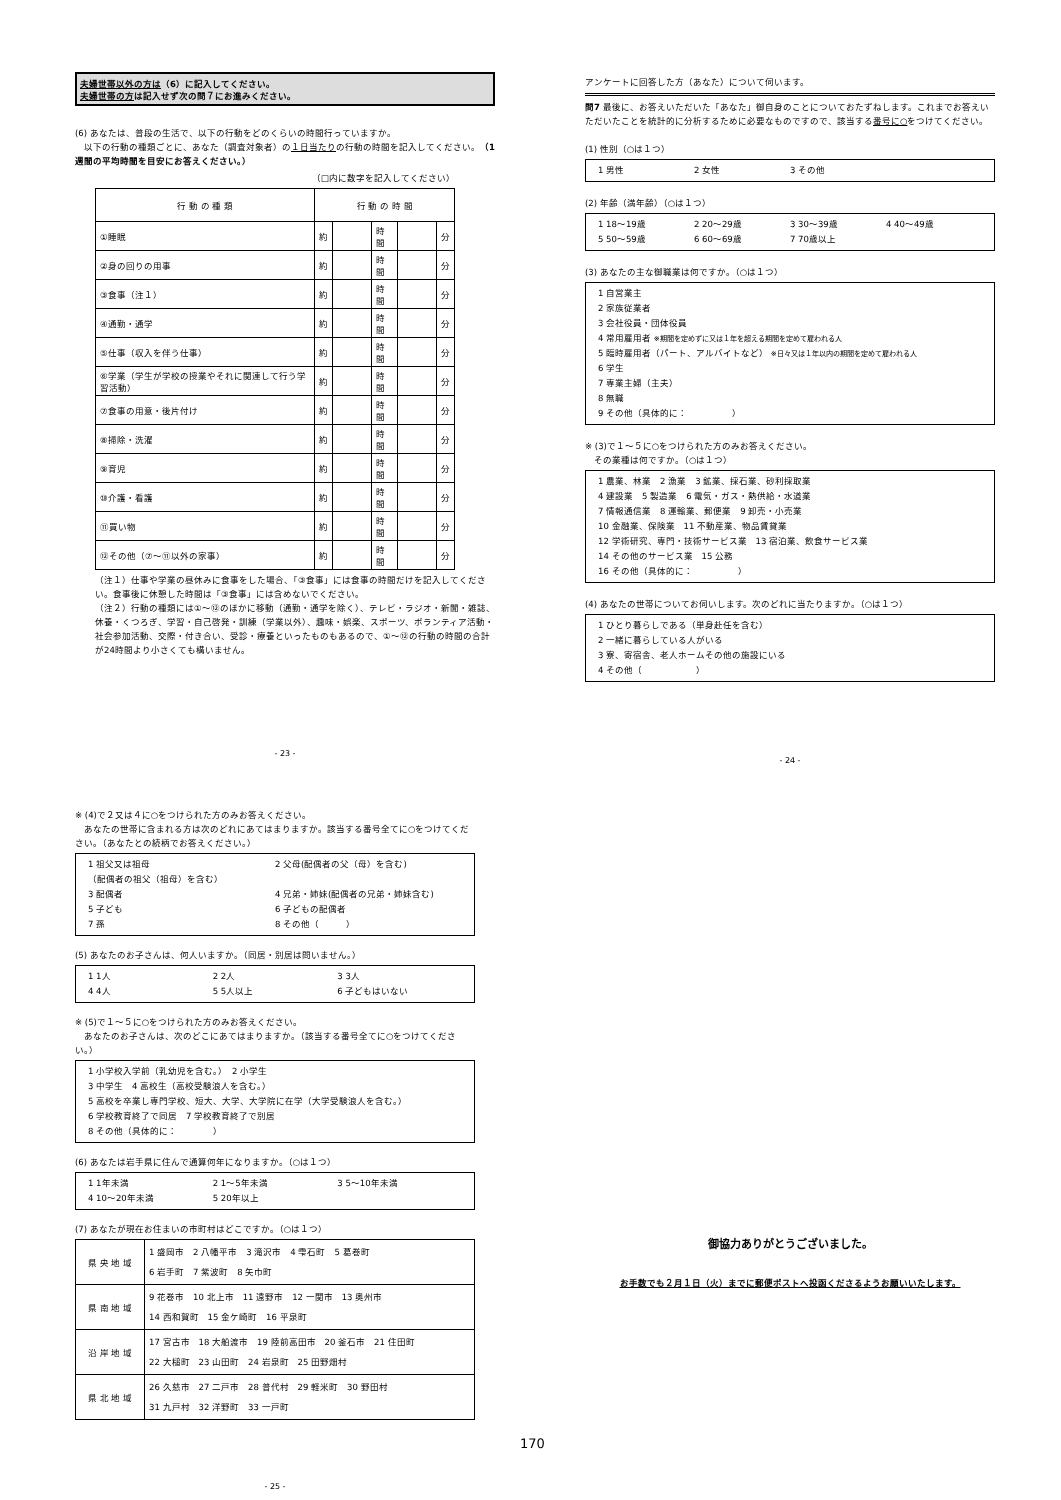夫婦世帯以外の方は（6）に記入してください。
夫婦世帯の方は記入せず次の問７にお進みください。
(6) あなたは、普段の生活で、以下の行動をどのくらいの時間行っていますか。
　以下の行動の種類ごとに、あなた（調査対象者）の１日当たりの行動の時間を記入してください。（1週間の平均時間を目安にお答えください。）
（□内に数字を記入してください）
| 行 動 の 種 類 | 行 動 の 時 間 | | | | |
| --- | --- | --- | --- | --- | --- |
| ①睡眠 | 約 | | 時間 | | 分 |
| ②身の回りの用事 | 約 | | 時間 | | 分 |
| ③食事（注１） | 約 | | 時間 | | 分 |
| ④通勤・通学 | 約 | | 時間 | | 分 |
| ⑤仕事（収入を伴う仕事） | 約 | | 時間 | | 分 |
| ⑥学業（学生が学校の授業やそれに関連して行う学習活動） | 約 | | 時間 | | 分 |
| ⑦食事の用意・後片付け | 約 | | 時間 | | 分 |
| ⑧掃除・洗濯 | 約 | | 時間 | | 分 |
| ⑨育児 | 約 | | 時間 | | 分 |
| ⑩介護・看護 | 約 | | 時間 | | 分 |
| ⑪買い物 | 約 | | 時間 | | 分 |
| ⑫その他（⑦～⑪以外の家事） | 約 | | 時間 | | 分 |
（注１）仕事や学業の昼休みに食事をした場合、「③食事」には食事の時間だけを記入してください。食事後に休憩した時間は「③食事」には含めないでください。
（注２）行動の種類には①～⑫のほかに移動（通勤・通学を除く）、テレビ・ラジオ・新聞・雑誌、休養・くつろぎ、学習・自己啓発・訓練（学業以外）、趣味・娯楽、スポーツ、ボランティア活動・社会参加活動、交際・付き合い、受診・療養といったものもあるので、①～⑫の行動の時間の合計が24時間より小さくても構いません。
- 23 -
アンケートに回答した方（あなた）について伺います。
問7 最後に、お答えいただいた「あなた」御自身のことについておたずねします。これまでお答えいただいたことを統計的に分析するために必要なものですので、該当する番号に○をつけてください。
(1) 性別（○は１つ）
1 男性 2 女性 3 その他
(2) 年齢（満年齢）（○は１つ）
1 18～19歳 2 20～29歳 3 30～39歳 4 40～49歳 5 50～59歳 6 60～69歳 7 70歳以上
(3) あなたの主な御職業は何ですか。（○は１つ）
1 自営業主
2 家族従業者
3 会社役員・団体役員
4 常用雇用者 ※期間を定めずに又は１年を超える期間を定めて雇われる人
5 臨時雇用者（パート、アルバイトなど） ※日々又は１年以内の期間を定めて雇われる人
6 学生
7 専業主婦（主夫）
8 無職
9 その他（具体的に：　　　　　）
※ (3)で１～５に○をつけられた方のみお答えください。
　その業種は何ですか。（○は１つ）
1 農業、林業　2 漁業　3 鉱業、採石業、砂利採取業
4 建設業　5 製造業　6 電気・ガス・熱供給・水道業
7 情報通信業　8 運輸業、郵便業　9 卸売・小売業
10 金融業、保険業　11 不動産業、物品賃貸業
12 学術研究、専門・技術サービス業　13 宿泊業、飲食サービス業
14 その他のサービス業　15 公務
16 その他（具体的に：　　　　　）
(4) あなたの世帯についてお伺いします。次のどれに当たりますか。（○は１つ）
1 ひとり暮らしである（単身赴任を含む）
2 一緒に暮らしている人がいる
3 寮、寄宿舎、老人ホームその他の施設にいる
4 その他（　　　　　　）
- 24 -
※ (4)で２又は４に○をつけられた方のみお答えください。
　あなたの世帯に含まれる方は次のどれにあてはまりますか。該当する番号全てに○をつけてください。（あなたとの続柄でお答えください。）
1 祖父又は祖母
（配偶者の祖父（祖母）を含む） 2 父母(配偶者の父（母）を含む) 3 配偶者 4 兄弟・姉妹(配偶者の兄弟・姉妹含む) 5 子ども 6 子どもの配偶者 7 孫 8 その他（　　　）
(5) あなたのお子さんは、何人いますか。（同居・別居は問いません。）
1 1人 2 2人 3 3人 4 4人 5 5人以上 6 子どもはいない
※ (5)で１～５に○をつけられた方のみお答えください。
　あなたのお子さんは、次のどこにあてはまりますか。（該当する番号全てに○をつけてください。）
1 小学校入学前（乳幼児を含む。）　2 小学生
3 中学生　4 高校生（高校受験浪人を含む。）
5 高校を卒業し専門学校、短大、大学、大学院に在学（大学受験浪人を含む。）
6 学校教育終了で同居　7 学校教育終了で別居
8 その他（具体的に：　　　　）
(6) あなたは岩手県に住んで通算何年になりますか。（○は１つ）
1 1年未満 2 1～5年未満 3 5～10年未満 4 10～20年未満 5 20年以上
(7) あなたが現在お住まいの市町村はどこですか。（○は１つ）
| 県 央 地 域 | 1 盛岡市 2 八幡平市 3 滝沢市 4 雫石町 5 葛巻町 6 岩手町 7 紫波町 8 矢巾町 |
| 県 南 地 域 | 9 花巻市 10 北上市 11 遠野市 12 一関市 13 奥州市 14 西和賀町 15 金ケ崎町 16 平泉町 |
| 沿 岸 地 域 | 17 宮古市 18 大船渡市 19 陸前高田市 20 釜石市 21 住田町 22 大槌町 23 山田町 24 岩泉町 25 田野畑村 |
| 県 北 地 域 | 26 久慈市 27 二戸市 28 普代村 29 軽米町 30 野田村 31 九戸村 32 洋野町 33 一戸町 |
- 25 -
170
御協力ありがとうございました。
お手数でも２月１日（火）までに郵便ポストへ投函くださるようお願いいたします。